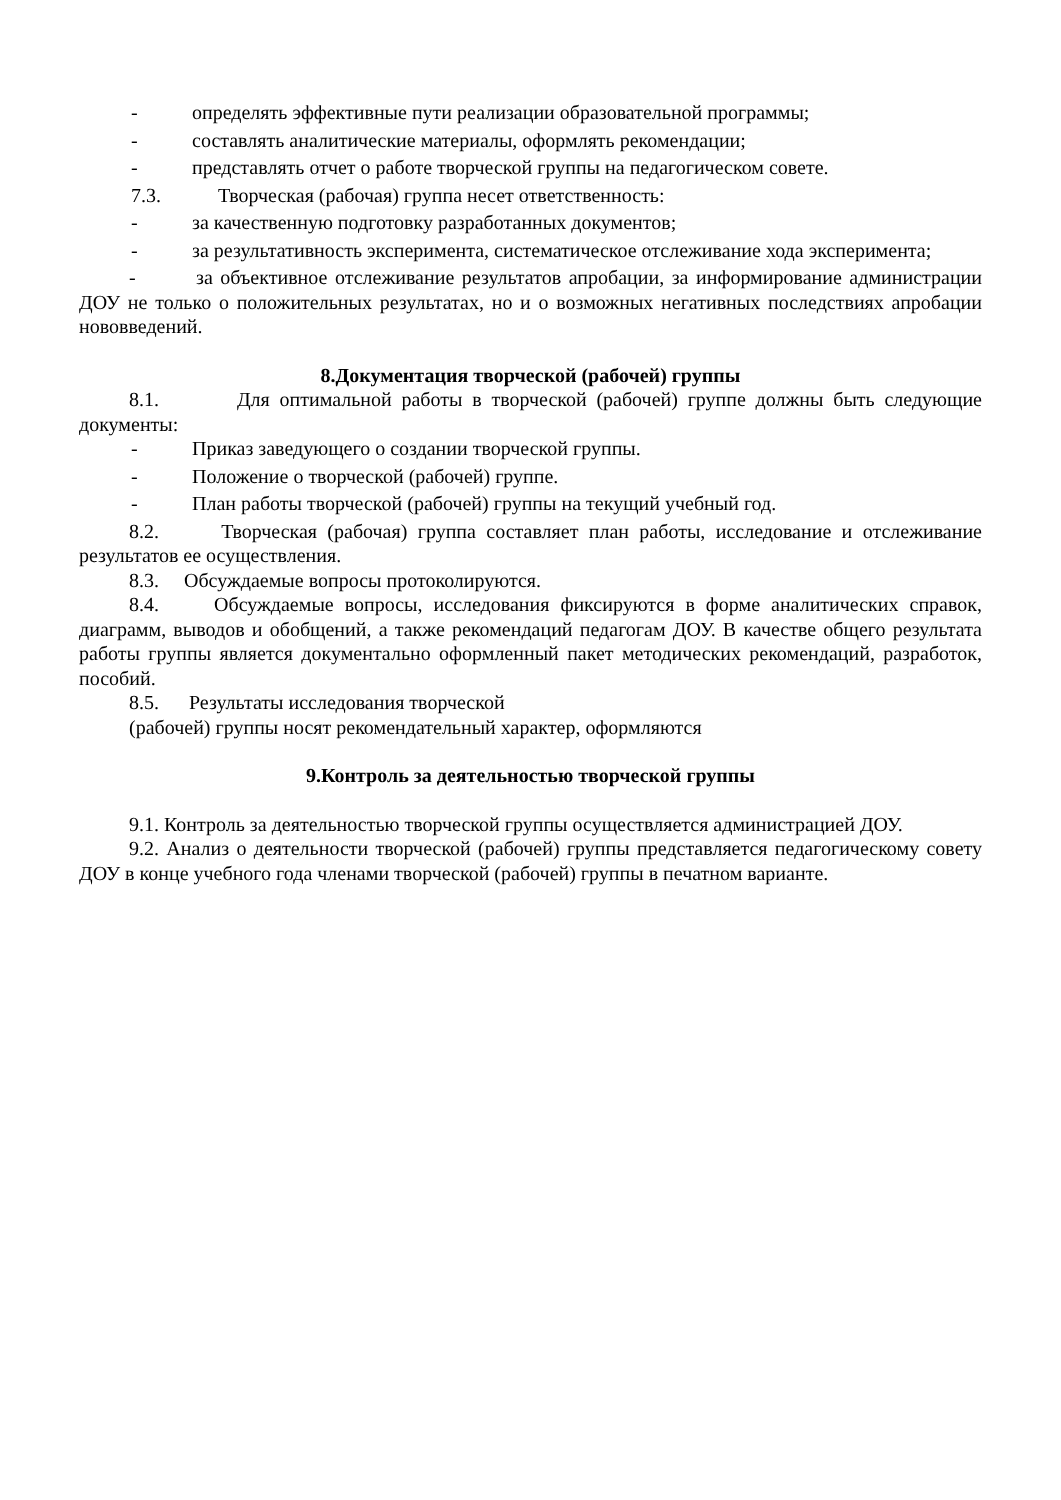- определять эффективные пути реализации образовательной программы;
- составлять аналитические материалы, оформлять рекомендации;
- представлять отчет о работе творческой группы на педагогическом совете.
7.3. Творческая (рабочая) группа несет ответственность:
- за качественную подготовку разработанных документов;
- за результативность эксперимента, систематическое отслеживание хода эксперимента;
- за объективное отслеживание результатов апробации, за информирование администрации ДОУ не только о положительных результатах, но и о возможных негативных последствиях апробации нововведений.
8.Документация творческой (рабочей) группы
8.1. Для оптимальной работы в творческой (рабочей) группе должны быть следующие документы:
- Приказ заведующего о создании творческой группы.
- Положение о творческой (рабочей) группе.
- План работы творческой (рабочей) группы на текущий учебный год.
8.2. Творческая (рабочая) группа составляет план работы, исследование и отслеживание результатов ее осуществления.
8.3. Обсуждаемые вопросы протоколируются.
8.4. Обсуждаемые вопросы, исследования фиксируются в форме аналитических справок, диаграмм, выводов и обобщений, а также рекомендаций педагогам ДОУ. В качестве общего результата работы группы является документально оформленный пакет методических рекомендаций, разработок, пособий.
8.5. Результаты исследования творческой
(рабочей) группы носят рекомендательный характер, оформляются
9.Контроль за деятельностью творческой группы
9.1. Контроль за деятельностью творческой группы осуществляется администрацией ДОУ.
9.2. Анализ о деятельности творческой (рабочей) группы представляется педагогическому совету ДОУ в конце учебного года членами творческой (рабочей) группы в печатном варианте.